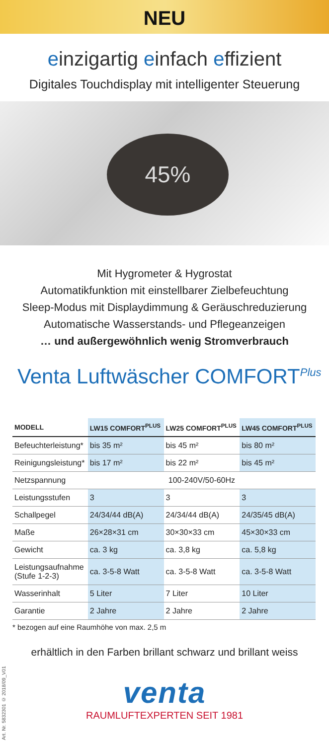NEU
einzigartig einfach effizient
Digitales Touchdisplay mit intelligenter Steuerung
45%
Mit Hygrometer & Hygrostat
Automatikfunktion mit einstellbarer Zielbefeuchtung
Sleep-Modus mit Displaydimmung & Geräuschreduzierung
Automatische Wasserstands- und Pflegeanzeigen
… und außergewöhnlich wenig Stromverbrauch
Venta Luftwäscher COMFORT<sup>Plus</sup>
| MODELL | LW15 COMFORT<sup>PLUS</sup> | LW25 COMFORT<sup>PLUS</sup> | LW45 COMFORT<sup>PLUS</sup> |
| --- | --- | --- | --- |
| Befeuchterleistung* | bis 35 m² | bis 45 m² | bis 80 m² |
| Reinigungsleistung* | bis 17 m² | bis 22 m² | bis 45 m² |
| Netzspannung | 100-240V/50-60Hz | | |
| Leistungsstufen | 3 | 3 | 3 |
| Schallpegel | 24/34/44 dB(A) | 24/34/44 dB(A) | 24/35/45 dB(A) |
| Maße | 26×28×31 cm | 30×30×33 cm | 45×30×33 cm |
| Gewicht | ca. 3 kg | ca. 3,8 kg | ca. 5,8 kg |
| Leistungsaufnahme (Stufe 1-2-3) | ca. 3-5-8 Watt | ca. 3-5-8 Watt | ca. 3-5-8 Watt |
| Wasserinhalt | 5 Liter | 7 Liter | 10 Liter |
| Garantie | 2 Jahre | 2 Jahre | 2 Jahre |
* bezogen auf eine Raumhöhe von max. 2,5 m
erhältlich in den Farben brillant schwarz und brillant weiss
venta
RAUMLUFTEXPERTEN SEIT 1981
Art. Nr. 5832301 © 2018/09_V01